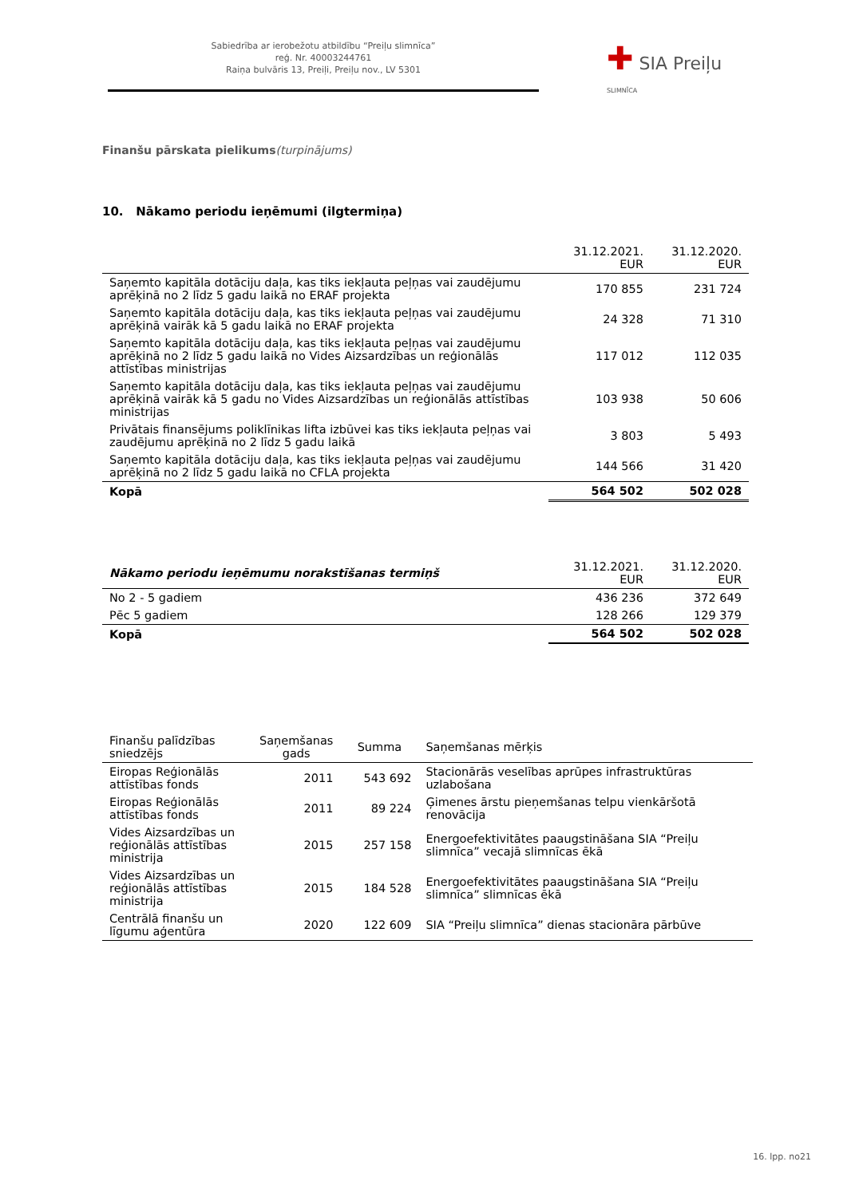Sabiedrība ar ierobežotu atbildību “Preiļu slimnīca”
reģ. Nr. 40003244761
Raiņa bulvāris 13, Preiļi, Preiļu nov., LV 5301
✚ SIA Preiļu SLIMNĪCA
Finanšu pārskata pielikums(turpinājums)
10. Nākamo periodu ieņēmumi (ilgtermiņa)
| | 31.12.2021. EUR | 31.12.2020. EUR |
| --- | --- | --- |
| Saņemto kapitāla dotāciju daļa, kas tiks iekļauta peļņas vai zaudējumu aprēķinā no 2 līdz 5 gadu laikā no ERAF projekta | 170 855 | 231 724 |
| Saņemto kapitāla dotāciju daļa, kas tiks iekļauta peļņas vai zaudējumu aprēķinā vairāk kā 5 gadu laikā no ERAF projekta | 24 328 | 71 310 |
| Saņemto kapitāla dotāciju daļa, kas tiks iekļauta peļņas vai zaudējumu aprēķinā no 2 līdz 5 gadu laikā no Vides Aizsardzības un reģionālās attīstības ministrijas | 117 012 | 112 035 |
| Saņemto kapitāla dotāciju daļa, kas tiks iekļauta peļņas vai zaudējumu aprēķinā vairāk kā 5 gadu no Vides Aizsardzības un reģionālās attīstības ministrijas | 103 938 | 50 606 |
| Privātais finansējums poliklīnikas lifta izbūvei kas tiks iekļauta peļņas vai zaudējumu aprēķinā no 2 līdz 5 gadu laikā | 3 803 | 5 493 |
| Saņemto kapitāla dotāciju daļa, kas tiks iekļauta peļņas vai zaudējumu aprēķinā no 2 līdz 5 gadu laikā no CFLA projekta | 144 566 | 31 420 |
| Kopā | 564 502 | 502 028 |
| Nākamo periodu ieņēmumu norakstīšanas termiņš | 31.12.2021. EUR | 31.12.2020. EUR |
| --- | --- | --- |
| No 2 - 5 gadiem | 436 236 | 372 649 |
| Pēc 5 gadiem | 128 266 | 129 379 |
| Kopā | 564 502 | 502 028 |
| Finanšu palīdzības sniedzējs | Saņemšanas gads | Summa | Saņemšanas mērķis |
| --- | --- | --- | --- |
| Eiropas Reģionālās attīstības fonds | 2011 | 543 692 | Stacionārās veselības aprūpes infrastruktūras uzlabošana |
| Eiropas Reģionālās attīstības fonds | 2011 | 89 224 | Ģimenes ārstu pieņemšanas telpu vienkāršotā renovācija |
| Vides Aizsardzības un reģionālās attīstības ministrija | 2015 | 257 158 | Energoefektivitātes paaugstināšana SIA “Preiļu slimnīca” vecajā slimnīcas ēkā |
| Vides Aizsardzības un reģionālās attīstības ministrija | 2015 | 184 528 | Energoefektivitātes paaugstināšana SIA “Preiļu slimnīca” slimnīcas ēkā |
| Centrālā finanšu un līgumu aģentūra | 2020 | 122 609 | SIA “Preiļu slimnīca” dienas stacionāra pārbūve |
16. lpp. no21